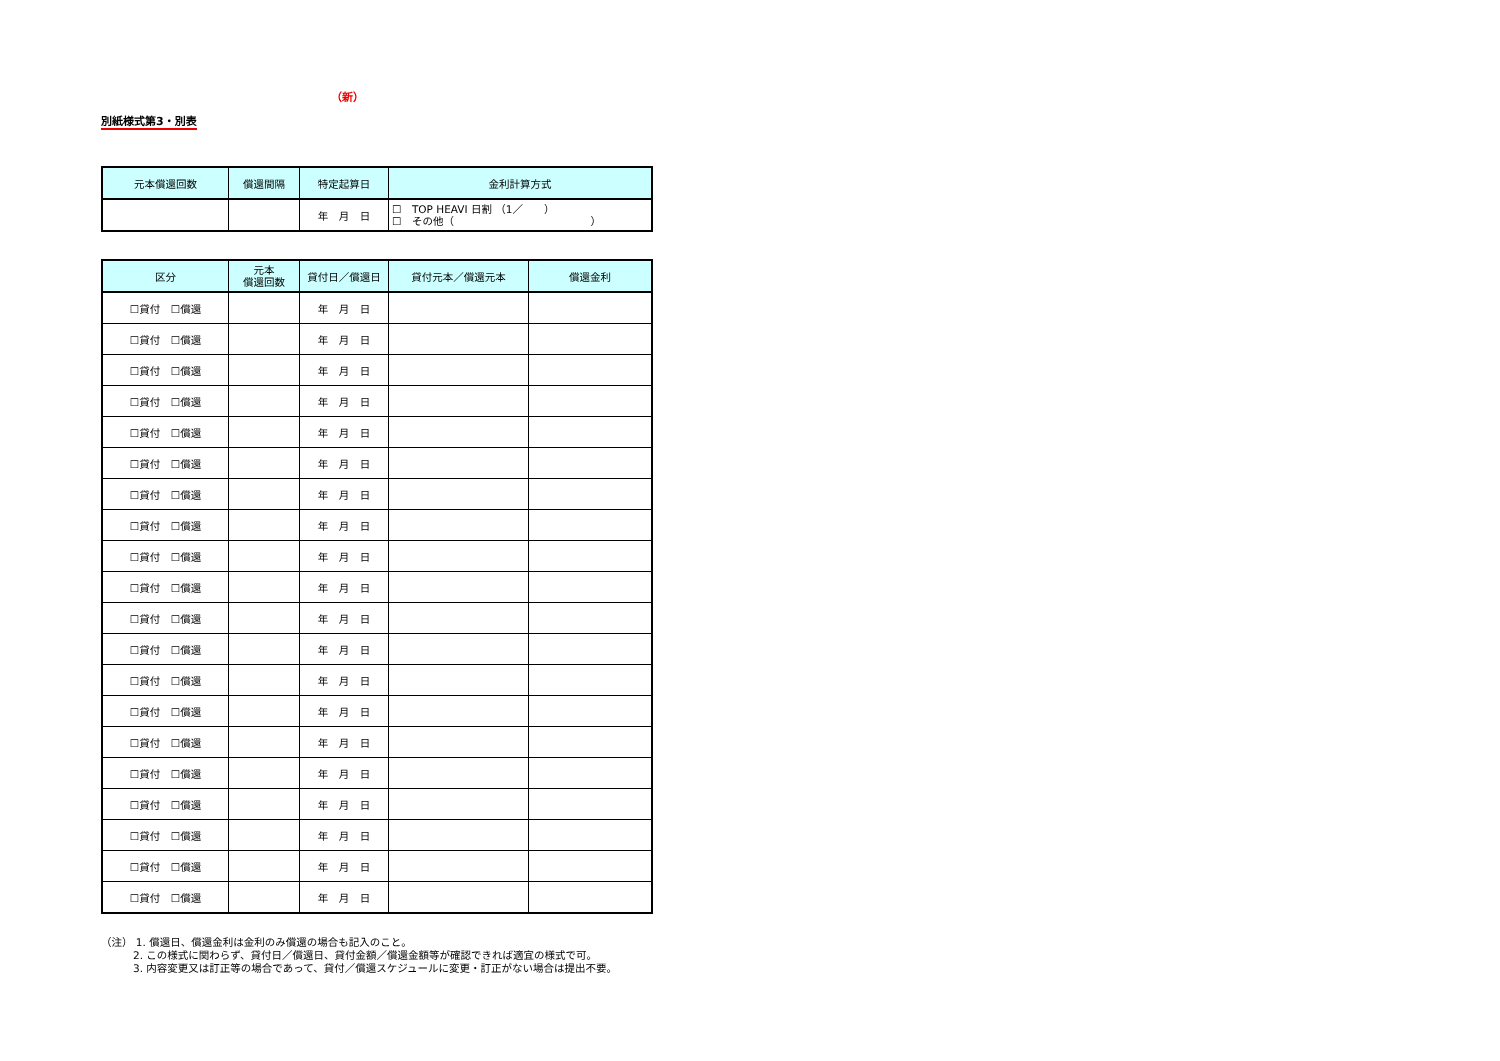（新）
別紙様式第3・別表
| 元本償還回数 | 償還間隔 | 特定起算日 | 金利計算方式 |
| --- | --- | --- | --- |
| | | 年 月 日 | ☐ TOP HEAVI 日割 （1／ ） ☐ その他（ ） |
| 区分 | 元本 償還回数 | 貸付日／償還日 | 貸付元本／償還元本 | 償還金利 |
| --- | --- | --- | --- | --- |
| ☐貸付 ☐償還 | | 年 月 日 | | |
| ☐貸付 ☐償還 | | 年 月 日 | | |
| ☐貸付 ☐償還 | | 年 月 日 | | |
| ☐貸付 ☐償還 | | 年 月 日 | | |
| ☐貸付 ☐償還 | | 年 月 日 | | |
| ☐貸付 ☐償還 | | 年 月 日 | | |
| ☐貸付 ☐償還 | | 年 月 日 | | |
| ☐貸付 ☐償還 | | 年 月 日 | | |
| ☐貸付 ☐償還 | | 年 月 日 | | |
| ☐貸付 ☐償還 | | 年 月 日 | | |
| ☐貸付 ☐償還 | | 年 月 日 | | |
| ☐貸付 ☐償還 | | 年 月 日 | | |
| ☐貸付 ☐償還 | | 年 月 日 | | |
| ☐貸付 ☐償還 | | 年 月 日 | | |
| ☐貸付 ☐償還 | | 年 月 日 | | |
| ☐貸付 ☐償還 | | 年 月 日 | | |
| ☐貸付 ☐償還 | | 年 月 日 | | |
| ☐貸付 ☐償還 | | 年 月 日 | | |
| ☐貸付 ☐償還 | | 年 月 日 | | |
| ☐貸付 ☐償還 | | 年 月 日 | | |
（注） 1. 償還日、償還金利は金利のみ償還の場合も記入のこと。
2. この様式に関わらず、貸付日／償還日、貸付金額／償還金額等が確認できれば適宜の様式で可。
3. 内容変更又は訂正等の場合であって、貸付／償還スケジュールに変更・訂正がない場合は提出不要。